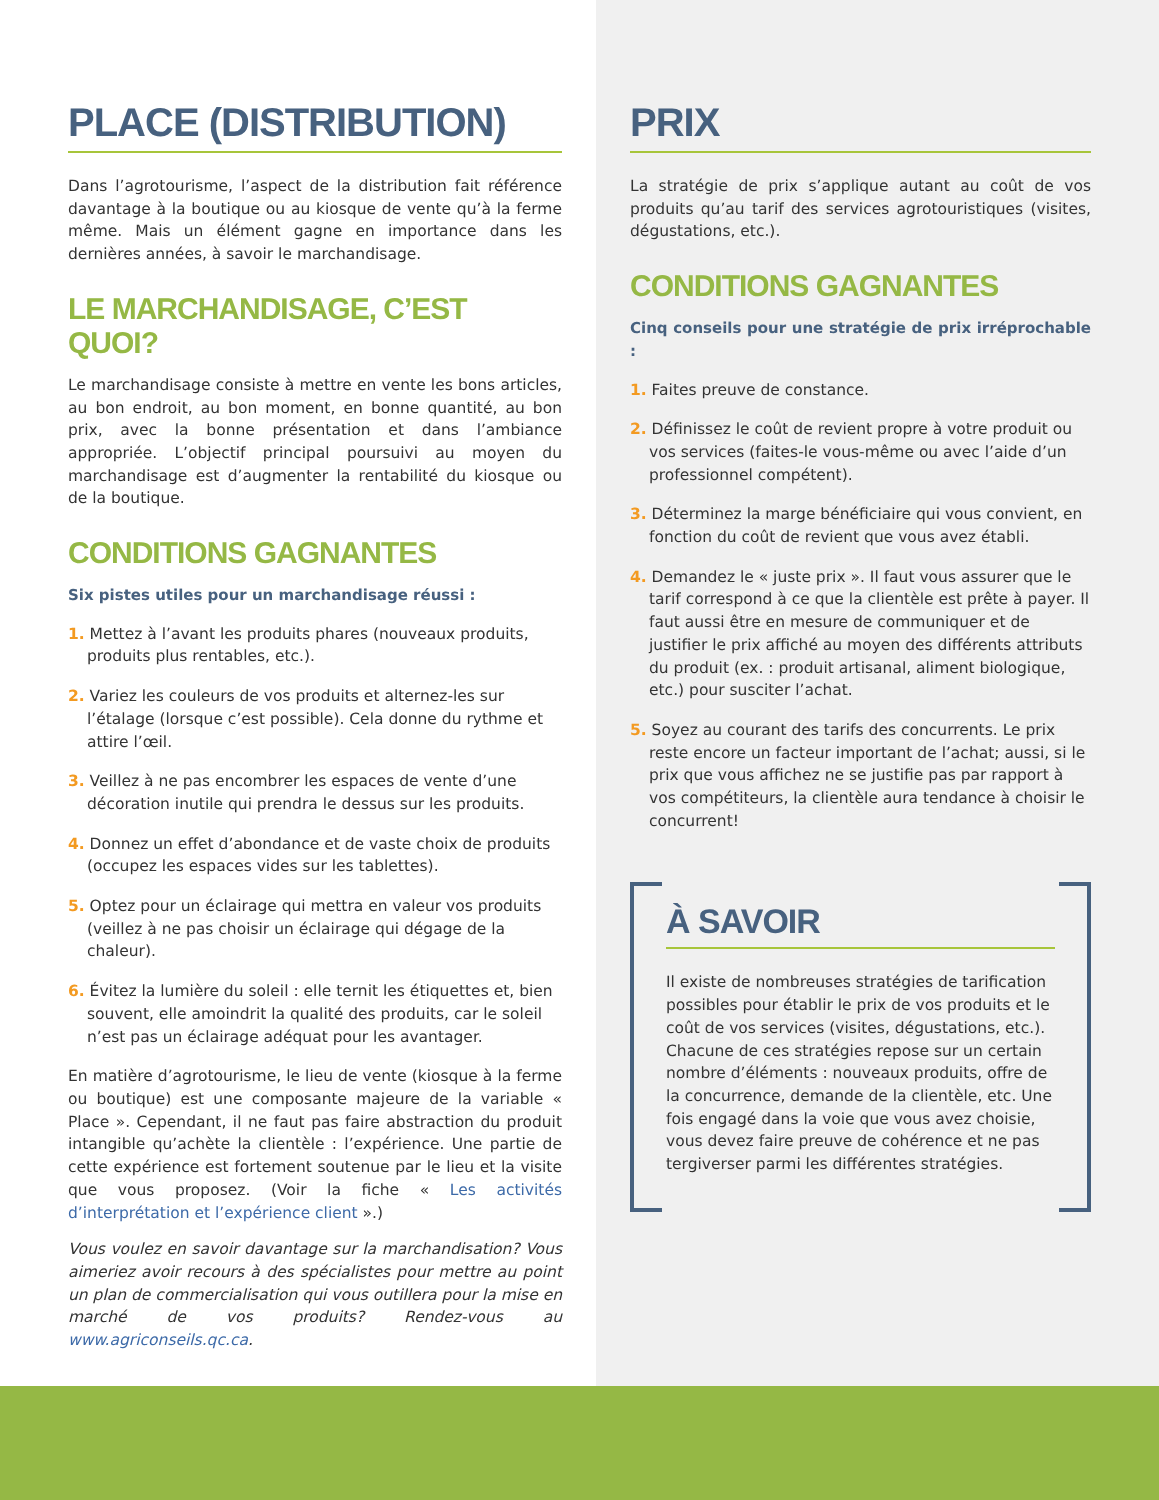PLACE (DISTRIBUTION)
Dans l’agrotourisme, l’aspect de la distribution fait référence davantage à la boutique ou au kiosque de vente qu’à la ferme même. Mais un élément gagne en importance dans les dernières années, à savoir le marchandisage.
LE MARCHANDISAGE, C’EST QUOI?
Le marchandisage consiste à mettre en vente les bons articles, au bon endroit, au bon moment, en bonne quantité, au bon prix, avec la bonne présentation et dans l’ambiance appropriée. L’objectif principal poursuivi au moyen du marchandisage est d’augmenter la rentabilité du kiosque ou de la boutique.
CONDITIONS GAGNANTES
Six pistes utiles pour un marchandisage réussi :
1. Mettez à l’avant les produits phares (nouveaux produits, produits plus rentables, etc.).
2. Variez les couleurs de vos produits et alternez-les sur l’étalage (lorsque c’est possible). Cela donne du rythme et attire l’œil.
3. Veillez à ne pas encombrer les espaces de vente d’une décoration inutile qui prendra le dessus sur les produits.
4. Donnez un effet d’abondance et de vaste choix de produits (occupez les espaces vides sur les tablettes).
5. Optez pour un éclairage qui mettra en valeur vos produits (veillez à ne pas choisir un éclairage qui dégage de la chaleur).
6. Évitez la lumière du soleil : elle ternit les étiquettes et, bien souvent, elle amoindrit la qualité des produits, car le soleil n’est pas un éclairage adéquat pour les avantager.
En matière d’agrotourisme, le lieu de vente (kiosque à la ferme ou boutique) est une composante majeure de la variable « Place ». Cependant, il ne faut pas faire abstraction du produit intangible qu’achète la clientèle : l’expérience. Une partie de cette expérience est fortement soutenue par le lieu et la visite que vous proposez. (Voir la fiche « Les activités d’interprétation et l’expérience client ».)
Vous voulez en savoir davantage sur la marchandisation? Vous aimeriez avoir recours à des spécialistes pour mettre au point un plan de commercialisation qui vous outillera pour la mise en marché de vos produits? Rendez-vous au www.agriconseils.qc.ca.
PRIX
La stratégie de prix s’applique autant au coût de vos produits qu’au tarif des services agrotouristiques (visites, dégustations, etc.).
CONDITIONS GAGNANTES
Cinq conseils pour une stratégie de prix irréprochable :
1. Faites preuve de constance.
2. Définissez le coût de revient propre à votre produit ou vos services (faites-le vous-même ou avec l’aide d’un professionnel compétent).
3. Déterminez la marge bénéficiaire qui vous convient, en fonction du coût de revient que vous avez établi.
4. Demandez le « juste prix ». Il faut vous assurer que le tarif correspond à ce que la clientèle est prête à payer. Il faut aussi être en mesure de communiquer et de justifier le prix affiché au moyen des différents attributs du produit (ex. : produit artisanal, aliment biologique, etc.) pour susciter l’achat.
5. Soyez au courant des tarifs des concurrents. Le prix reste encore un facteur important de l’achat; aussi, si le prix que vous affichez ne se justifie pas par rapport à vos compétiteurs, la clientèle aura tendance à choisir le concurrent!
À SAVOIR
Il existe de nombreuses stratégies de tarification possibles pour établir le prix de vos produits et le coût de vos services (visites, dégustations, etc.). Chacune de ces stratégies repose sur un certain nombre d’éléments : nouveaux produits, offre de la concurrence, demande de la clientèle, etc. Une fois engagé dans la voie que vous avez choisie, vous devez faire preuve de cohérence et ne pas tergiverser parmi les différentes stratégies.